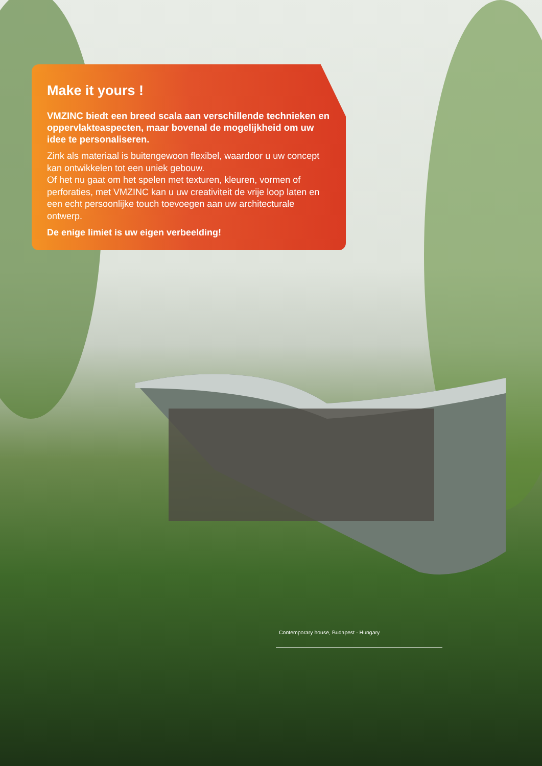Make it yours !
VMZINC biedt een breed scala aan verschillende technieken en oppervlakteaspecten, maar bovenal de mogelijkheid om uw idee te personaliseren.
Zink als materiaal is buitengewoon flexibel, waardoor u uw concept kan ontwikkelen tot een uniek gebouw.
Of het nu gaat om het spelen met texturen, kleuren, vormen of perforaties, met VMZINC kan u uw creativiteit de vrije loop laten en een echt persoonlijke touch toevoegen aan uw architecturale ontwerp.
De enige limiet is uw eigen verbeelding!
Contemporary house, Budapest - Hungary